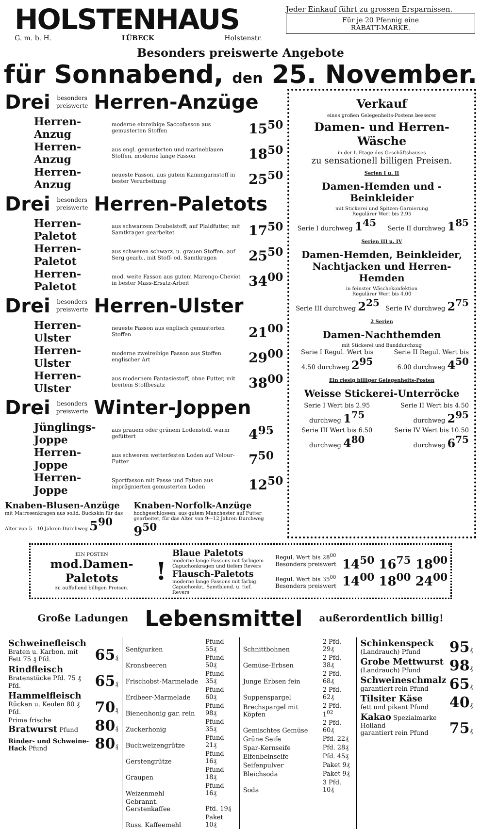HOLSTENHAUS
G. m. b. H. LÜBECK Holstenstr.
Jeder Einkauf führt zu grossen Ersparnissen.
Für je 20 Pfennig eine
RABATT-MARKE.
Besonders preiswerte Angebote
für Sonnabend, den 25. November.
Drei besonders
preiswerte Herren-Anzüge
Herren-Anzug moderne einreihige Saccofasson aus gemusterten Stoffen 15<sup>50</sup>
Herren-Anzug aus engl. gemusterten und marineblauen Stoffen, moderne lange Fasson 18<sup>50</sup>
Herren-Anzug neueste Fasson, aus gutem Kammgarnstoff in bester Verarbeitung 25<sup>50</sup>
Drei besonders
preiswerte Herren-Paletots
Herren-Paletot aus schwarzem Doubelstoff, auf Plaidfutter, mit Samtkragen gearbeitet 17<sup>50</sup>
Herren-Paletot aus schweren schwarz. u. grauen Stoffen, auf Serg gearb., mit Stoff- od. Samtkragen 25<sup>50</sup>
Herren-Paletot mod. weite Fasson aus gutem Marengo-Cheviot in bester Mass-Ersatz-Arbeit 34<sup>00</sup>
Drei besonders
preiswerte Herren-Ulster
Herren-Ulster neueste Fasson aus englisch gemusterten Stoffen 21<sup>00</sup>
Herren-Ulster moderne zweireihige Fasson aus Stoffen englischer Art 29<sup>00</sup>
Herren-Ulster aus modernem Fantasiestoff, ohne Futter, mit breitem Stoffbesatz 38<sup>00</sup>
Drei besonders
preiswerte Winter-Joppen
Jünglings-Joppe aus grauem oder grünem Lodenstoff, warm gefüttert 4<sup>95</sup>
Herren-Joppe aus schweren wetterfesten Loden auf Velour-Futter 7<sup>50</sup>
Herren-Joppe Sportfasson mit Passe und Falten aus imprägnierten gemusterten Loden 12<sup>50</sup>
Knaben-Blusen-Anzüge
mit Matrosenkragen aus solid. Buckskin für das Alter von 5—10 Jahren Durchweg 5<sup>90</sup>
Knaben-Norfolk-Anzüge
hochgeschlossen, aus gutem Manchester auf Futter gearbeitet, für das Alter von 9—12 Jahren Durchweg 9<sup>50</sup>
Verkauf
eines großen Gelegenheits-Postens besserer
Damen- und Herren-Wäsche
in der I. Etage des Geschäftshauses
zu sensationell billigen Preisen.
Serien I u. II
Damen-Hemden und -Beinkleider
mit Stickerei und Spitzen-Garnierung
Regulärer Wert bis 2.95
| Serie I durchweg 1<sup>45</sup> | Serie II durchweg 1<sup>85</sup> |
Serien III u. IV
Damen-Hemden, Beinkleider, Nachtjacken und Herren-Hemden
in feinster Wäschekonfektion
Regulärer Wert bis 4.00
| Serie III durchweg 2<sup>25</sup> | Serie IV durchweg 2<sup>75</sup> |
2 Serien
Damen-Nachthemden
mit Stickerei und Banddurchzug
| Serie I Regul. Wert bis 4.50 durchweg 2<sup>95</sup> | Serie II Regul. Wert bis 6.00 durchweg 4<sup>50</sup> |
Ein riesig billiger Gelegenheits-Posten
Weisse Stickerei-Unterröcke
| Serie I Wert bis 2.95 durchweg 1<sup>75</sup> | Serie II Wert bis 4.50 durchweg 2<sup>95</sup> |
| Serie III Wert bis 6.50 durchweg 4<sup>80</sup> | Serie IV Wert bis 10.50 durchweg 6<sup>75</sup> |
EIN POSTEN
mod.Damen-Paletots
zu auffallend billigen Preisen.
!
Blaue Paletots
moderne lange Fassons mit farbigem Capuchonkragen und tiefem Revers
Flausch-Paletots
moderne lange Fassons mit farbig. Capuchonkr., Samtblend. u. tief. Revers
Regul. Wert bis 28<sup>00</sup>
Besonders preiswert
Regul. Wert bis 35<sup>00</sup>
Besonders preiswert
14<sup>50</sup> 16<sup>75</sup> 18<sup>00</sup>
14<sup>00</sup> 18<sup>00</sup> 24<sup>00</sup>
Große Ladungen Lebensmittel außerordentlich billig!
| Schweinefleisch Braten u. Karbon. mit Fett 75 ₰ Pfd. | 65 ₰ |
| Rindfleisch Bratenstücke Pfd. 75 ₰ Pfd. | 65 ₰ |
| Hammelfleisch Rücken u. Keulen 80 ₰ Pfd. | 70 ₰ |
| Prima frische Bratwurst Pfund | 80 ₰ |
| Rinder- und Schweine-Hack Pfund | 80 ₰ |
| Senfgurken | Pfund 55₰ |
| Kronsbeeren | Pfund 50₰ |
| Frischobst-Marmelade | Pfund 35₰ |
| Erdbeer-Marmelade | Pfund 60₰ |
| Bienenhonig gar. rein | Pfund 98₰ |
| Zuckerhonig | Pfund 35₰ |
| Buchweizengrütze | Pfund 21₰ |
| Gerstengrütze | Pfund 16₰ |
| Graupen | Pfund 18₰ |
| Weizenmehl | Pfund 16₰ |
| Gebrannt. Gerstenkaffee | Pfd. 19₰ |
| Russ. Kaffeemehl | Paket 10₰ |
| Schnittbohnen | 2 Pfd. 29₰ |
| Gemüse-Erbsen | 2 Pfd. 38₰ |
| Junge Erbsen fein | 2 Pfd. 68₰ |
| Suppenspargel | 2 Pfd. 62₰ |
| Brechspargel mit Köpfen | 2 Pfd. 1<sup>02</sup> |
| Gemischtes Gemüse | 2 Pfd. 60₰ |
| Grüne Seife | Pfd. 22₰ |
| Spar-Kernseife | Pfd. 28₰ |
| Elfenbeinseife | Pfd. 45₰ |
| Seifenpulver | Paket 9₰ |
| Bleichsoda | Paket 9₰ |
| Soda | 3 Pfd. 10₰ |
| Schinkenspeck (Landrauch) Pfund | 95 ₰ |
| Grobe Mettwurst (Landrauch) Pfund | 98 ₰ |
| Schweineschmalz garantiert rein Pfund | 65 ₰ |
| Tilsiter Käse fett und pikant Pfund | 40 ₰ |
| Kakao Spezialmarke Holland garantiert rein Pfund | 75 ₰ |